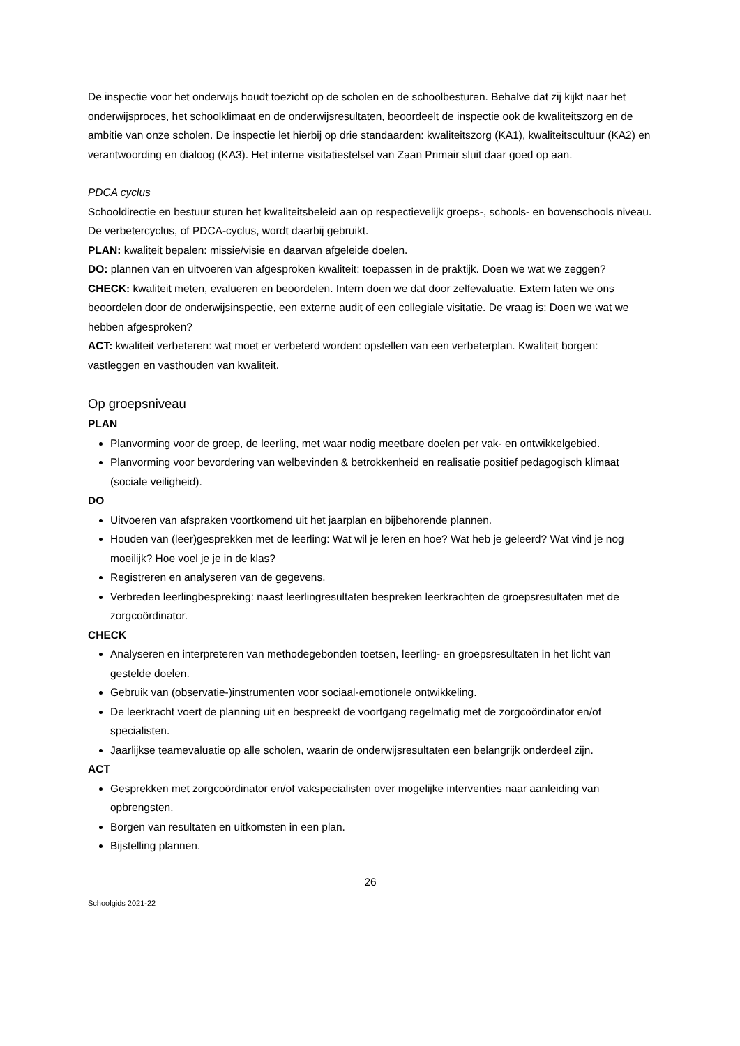De inspectie voor het onderwijs houdt toezicht op de scholen en de schoolbesturen. Behalve dat zij kijkt naar het onderwijsproces, het schoolklimaat en de onderwijsresultaten, beoordeelt de inspectie ook de kwaliteitszorg en de ambitie van onze scholen. De inspectie let hierbij op drie standaarden: kwaliteitszorg (KA1), kwaliteitscultuur (KA2) en verantwoording en dialoog (KA3). Het interne visitatiestelsel van Zaan Primair sluit daar goed op aan.
PDCA cyclus
Schooldirectie en bestuur sturen het kwaliteitsbeleid aan op respectievelijk groeps-, schools- en bovenschools niveau. De verbetercyclus, of PDCA-cyclus, wordt daarbij gebruikt.
PLAN: kwaliteit bepalen: missie/visie en daarvan afgeleide doelen.
DO: plannen van en uitvoeren van afgesproken kwaliteit: toepassen in de praktijk. Doen we wat we zeggen?
CHECK: kwaliteit meten, evalueren en beoordelen. Intern doen we dat door zelfevaluatie. Extern laten we ons beoordelen door de onderwijsinspectie, een externe audit of een collegiale visitatie. De vraag is: Doen we wat we hebben afgesproken?
ACT: kwaliteit verbeteren: wat moet er verbeterd worden: opstellen van een verbeterplan. Kwaliteit borgen: vastleggen en vasthouden van kwaliteit.
Op groepsniveau
PLAN
Planvorming voor de groep, de leerling, met waar nodig meetbare doelen per vak- en ontwikkelgebied.
Planvorming voor bevordering van welbevinden & betrokkenheid en realisatie positief pedagogisch klimaat (sociale veiligheid).
DO
Uitvoeren van afspraken voortkomend uit het jaarplan en bijbehorende plannen.
Houden van (leer)gesprekken met de leerling: Wat wil je leren en hoe? Wat heb je geleerd? Wat vind je nog moeilijk? Hoe voel je je in de klas?
Registreren en analyseren van de gegevens.
Verbreden leerlingbespreking: naast leerlingresultaten bespreken leerkrachten de groepsresultaten met de zorgcoördinator.
CHECK
Analyseren en interpreteren van methodegebonden toetsen, leerling- en groepsresultaten in het licht van gestelde doelen.
Gebruik van (observatie-)instrumenten voor sociaal-emotionele ontwikkeling.
De leerkracht voert de planning uit en bespreekt de voortgang regelmatig met de zorgcoördinator en/of specialisten.
Jaarlijkse teamevaluatie op alle scholen, waarin de onderwijsresultaten een belangrijk onderdeel zijn.
ACT
Gesprekken met zorgcoördinator en/of vakspecialisten over mogelijke interventies naar aanleiding van opbrengsten.
Borgen van resultaten en uitkomsten in een plan.
Bijstelling plannen.
26
Schoolgids 2021-22